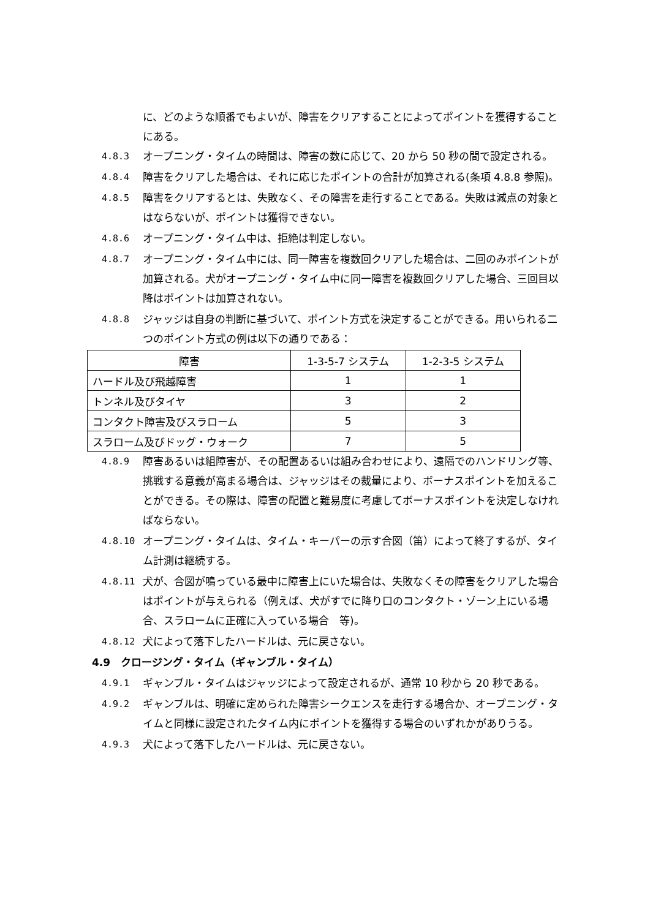に、どのような順番でもよいが、障害をクリアすることによってポイントを獲得することにある。
4.8.3 オープニング・タイムの時間は、障害の数に応じて、20 から 50 秒の間で設定される。
4.8.4 障害をクリアした場合は、それに応じたポイントの合計が加算される(条項 4.8.8 参照)。
4.8.5 障害をクリアするとは、失敗なく、その障害を走行することである。失敗は減点の対象とはならないが、ポイントは獲得できない。
4.8.6 オープニング・タイム中は、拒絶は判定しない。
4.8.7 オープニング・タイム中には、同一障害を複数回クリアした場合は、二回のみポイントが加算される。犬がオープニング・タイム中に同一障害を複数回クリアした場合、三回目以降はポイントは加算されない。
4.8.8 ジャッジは自身の判断に基づいて、ポイント方式を決定することができる。用いられる二つのポイント方式の例は以下の通りである：
| 障害 | 1-3-5-7 システム | 1-2-3-5 システム |
| ハードル及び飛越障害 | 1 | 1 |
| トンネル及びタイヤ | 3 | 2 |
| コンタクト障害及びスラローム | 5 | 3 |
| スラローム及びドッグ・ウォーク | 7 | 5 |
4.8.9 障害あるいは組障害が、その配置あるいは組み合わせにより、遠隔でのハンドリング等、挑戦する意義が高まる場合は、ジャッジはその裁量により、ボーナスポイントを加えることができる。その際は、障害の配置と難易度に考慮してボーナスポイントを決定しなければならない。
4.8.10 オープニング・タイムは、タイム・キーパーの示す合図（笛）によって終了するが、タイム計測は継続する。
4.8.11 犬が、合図が鳴っている最中に障害上にいた場合は、失敗なくその障害をクリアした場合はポイントが与えられる（例えば、犬がすでに降り口のコンタクト・ゾーン上にいる場合、スラロームに正確に入っている場合　等)。
4.8.12 犬によって落下したハードルは、元に戻さない。
4.9　クロージング・タイム（ギャンブル・タイム）
4.9.1 ギャンブル・タイムはジャッジによって設定されるが、通常 10 秒から 20 秒である。
4.9.2 ギャンブルは、明確に定められた障害シークエンスを走行する場合か、オープニング・タイムと同様に設定されたタイム内にポイントを獲得する場合のいずれかがありうる。
4.9.3 犬によって落下したハードルは、元に戻さない。